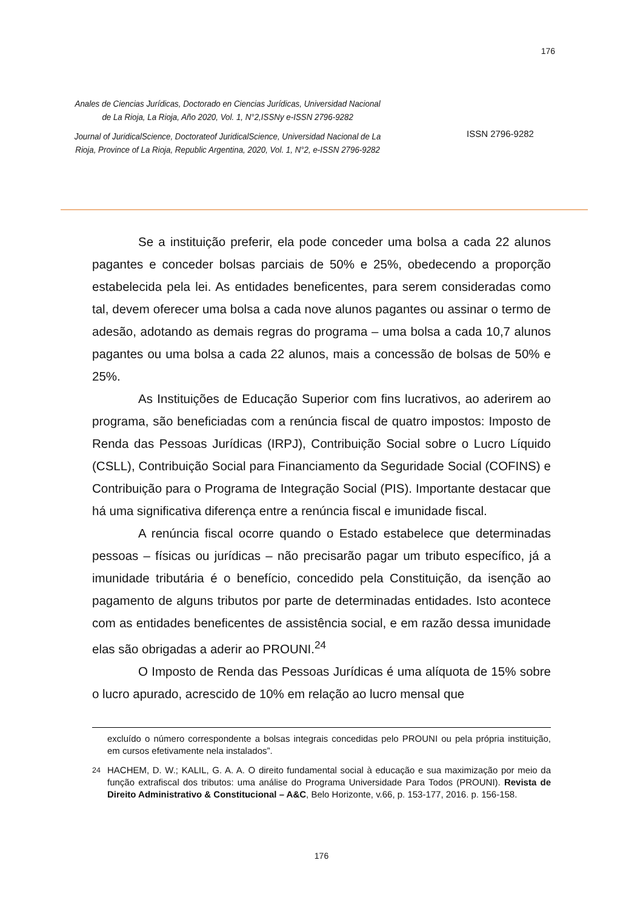176
Anales de Ciencias Jurídicas, Doctorado en Ciencias Jurídicas, Universidad Nacional de La Rioja, La Rioja, Año 2020, Vol. 1, N°2,ISSNy e-ISSN 2796-9282
Journal of JuridicalScience, Doctorateof JuridicalScience, Universidad Nacional de La Rioja, Province of La Rioja, Republic Argentina, 2020, Vol. 1, N°2, e-ISSN 2796-9282
ISSN 2796-9282
Se a instituição preferir, ela pode conceder uma bolsa a cada 22 alunos pagantes e conceder bolsas parciais de 50% e 25%, obedecendo a proporção estabelecida pela lei. As entidades beneficentes, para serem consideradas como tal, devem oferecer uma bolsa a cada nove alunos pagantes ou assinar o termo de adesão, adotando as demais regras do programa – uma bolsa a cada 10,7 alunos pagantes ou uma bolsa a cada 22 alunos, mais a concessão de bolsas de 50% e 25%.
As Instituições de Educação Superior com fins lucrativos, ao aderirem ao programa, são beneficiadas com a renúncia fiscal de quatro impostos: Imposto de Renda das Pessoas Jurídicas (IRPJ), Contribuição Social sobre o Lucro Líquido (CSLL), Contribuição Social para Financiamento da Seguridade Social (COFINS) e Contribuição para o Programa de Integração Social (PIS). Importante destacar que há uma significativa diferença entre a renúncia fiscal e imunidade fiscal.
A renúncia fiscal ocorre quando o Estado estabelece que determinadas pessoas – físicas ou jurídicas – não precisarão pagar um tributo específico, já a imunidade tributária é o benefício, concedido pela Constituição, da isenção ao pagamento de alguns tributos por parte de determinadas entidades. Isto acontece com as entidades beneficentes de assistência social, e em razão dessa imunidade elas são obrigadas a aderir ao PROUNI.<sup>24</sup>
O Imposto de Renda das Pessoas Jurídicas é uma alíquota de 15% sobre o lucro apurado, acrescido de 10% em relação ao lucro mensal que
excluído o número correspondente a bolsas integrais concedidas pelo PROUNI ou pela própria instituição, em cursos efetivamente nela instalados”.
<sup>24</sup> HACHEM, D. W.; KALIL, G. A. A. O direito fundamental social à educação e sua maximização por meio da função extrafiscal dos tributos: uma análise do Programa Universidade Para Todos (PROUNI). Revista de Direito Administrativo & Constitucional – A&C, Belo Horizonte, v.66, p. 153-177, 2016. p. 156-158.
176